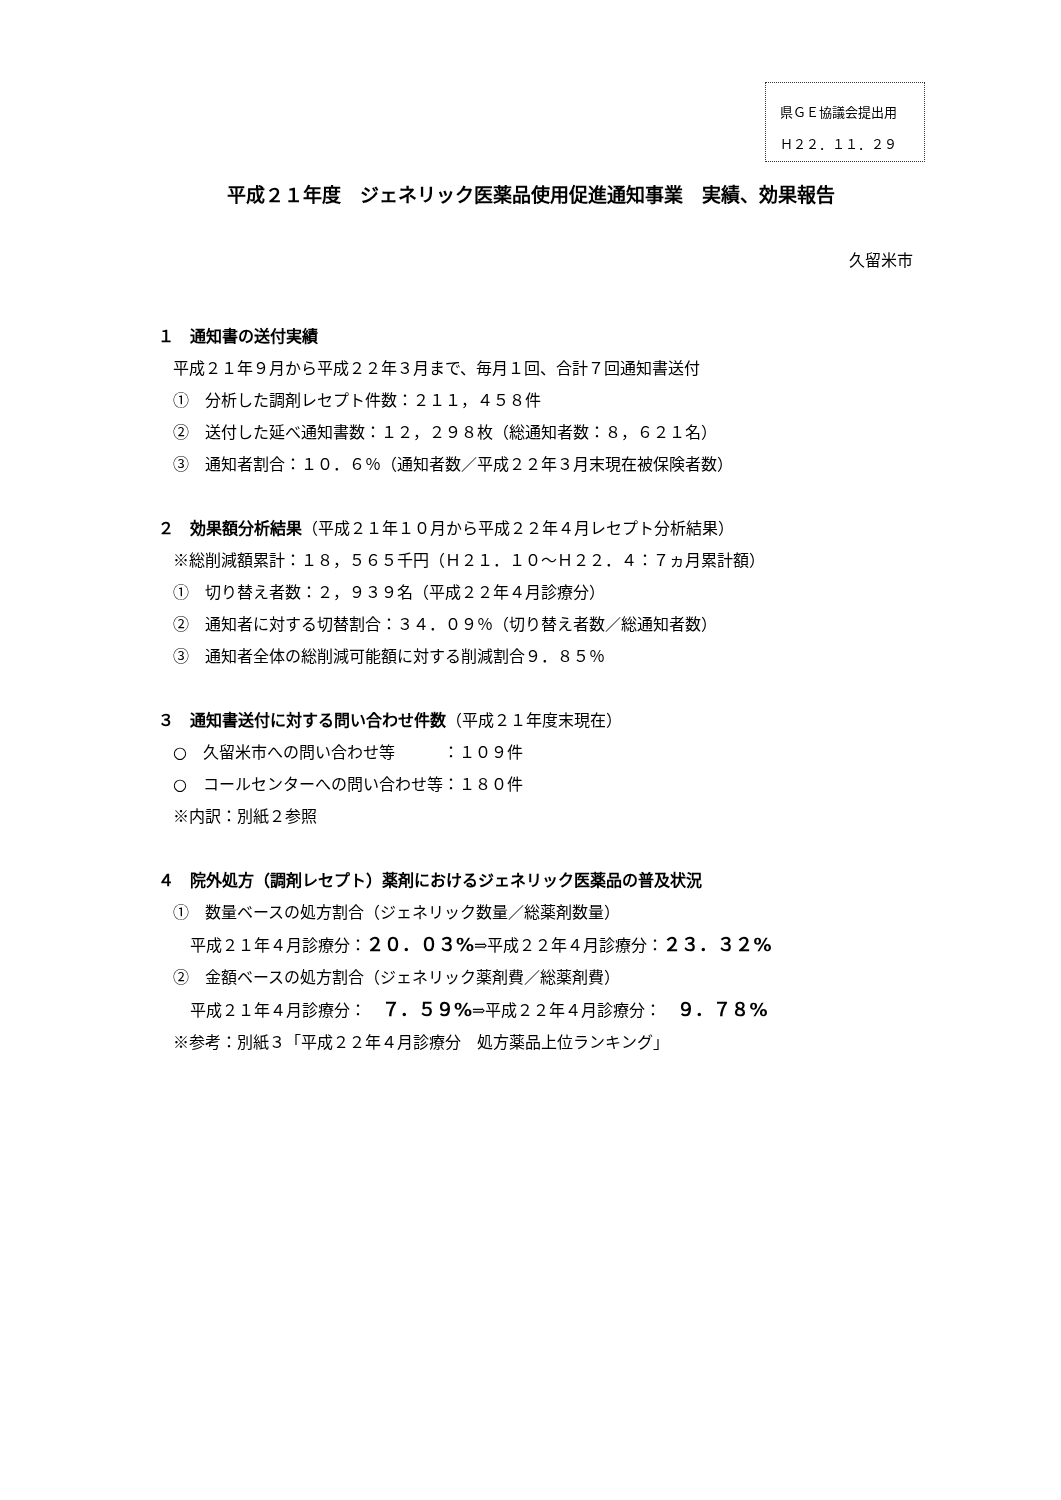県ＧＥ協議会提出用
Ｈ２２．１１．２９
平成２１年度　ジェネリック医薬品使用促進通知事業　実績、効果報告
久留米市
１　通知書の送付実績
平成２１年９月から平成２２年３月まで、毎月１回、合計７回通知書送付
①　分析した調剤レセプト件数：２１１，４５８件
②　送付した延べ通知書数：１２，２９８枚（総通知者数：８，６２１名）
③　通知者割合：１０．６％（通知者数／平成２２年３月末現在被保険者数）
２　効果額分析結果（平成２１年１０月から平成２２年４月レセプト分析結果）
※総削減額累計：１８，５６５千円（Ｈ２１．１０～Ｈ２２．４：７ヵ月累計額）
①　切り替え者数：２，９３９名（平成２２年４月診療分）
②　通知者に対する切替割合：３４．０９％（切り替え者数／総通知者数）
③　通知者全体の総削減可能額に対する削減割合９．８５％
３　通知書送付に対する問い合わせ件数（平成２１年度末現在）
○　久留米市への問い合わせ等　　　：１０９件
○　コールセンターへの問い合わせ等：１８０件
※内訳：別紙２参照
４　院外処方（調剤レセプト）薬剤におけるジェネリック医薬品の普及状況
①　数量ベースの処方割合（ジェネリック数量／総薬剤数量）
平成２１年４月診療分：２０．０３%⇒平成２２年４月診療分：２３．３２%
②　金額ベースの処方割合（ジェネリック薬剤費／総薬剤費）
平成２１年４月診療分：　７．５９%⇒平成２２年４月診療分：　９．７８%
※参考：別紙３「平成２２年４月診療分　処方薬品上位ランキング」